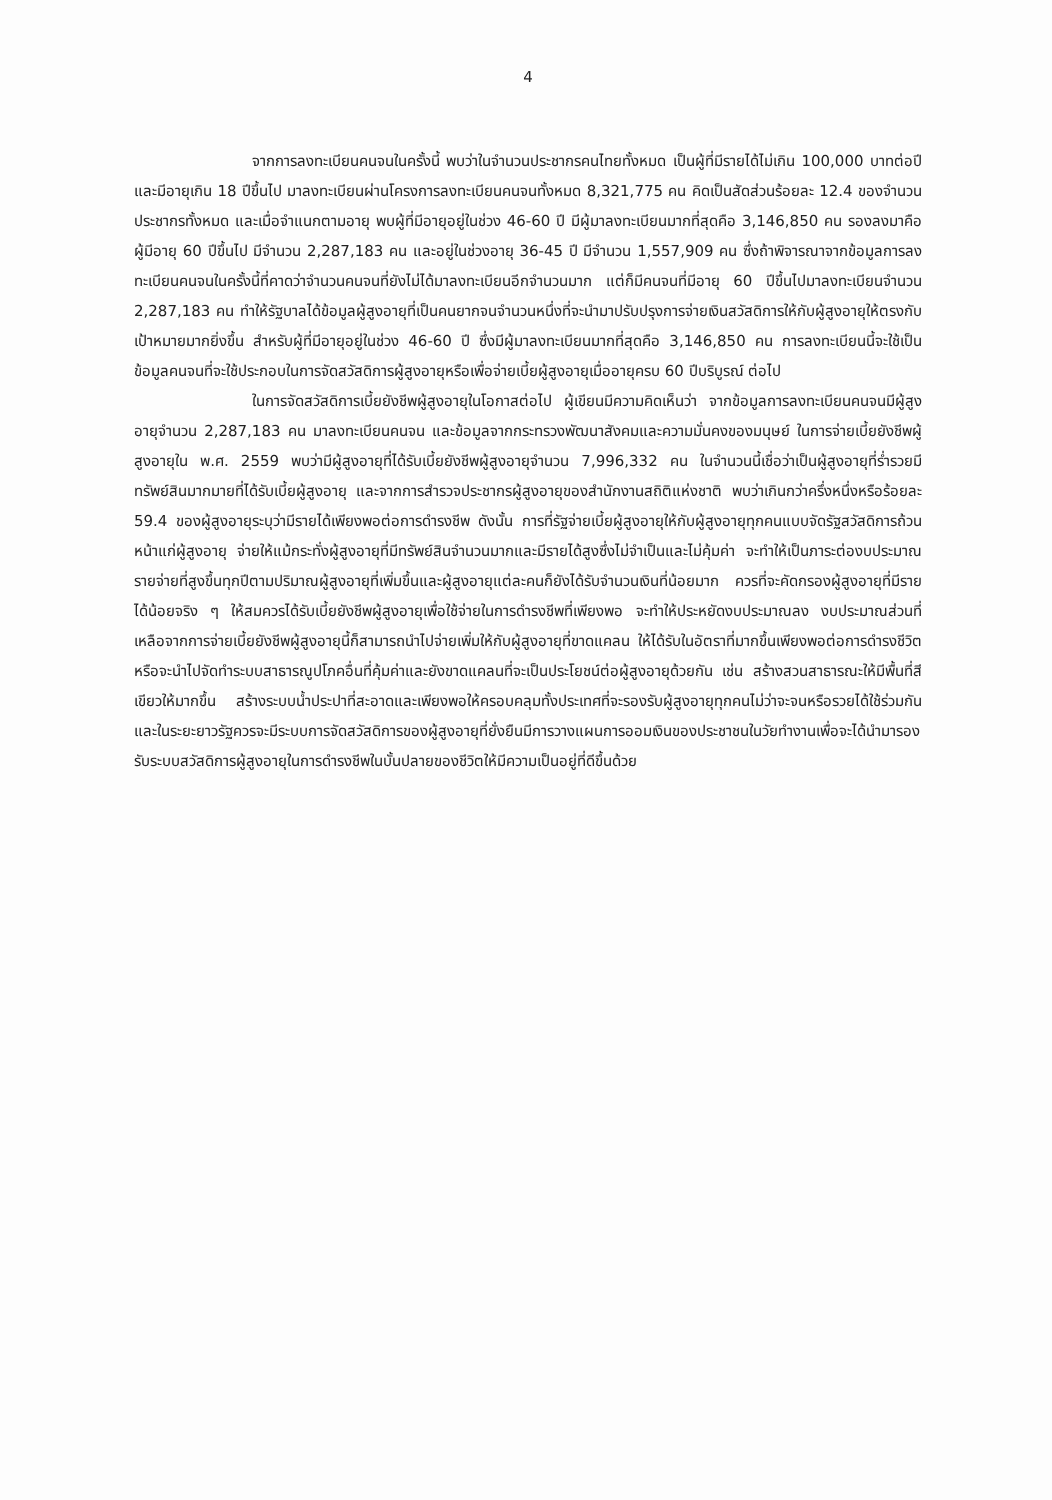4
จากการลงทะเบียนคนจนในครั้งนี้ พบว่าในจำนวนประชากรคนไทยทั้งหมด เป็นผู้ที่มีรายได้ไม่เกิน 100,000 บาทต่อปี และมีอายุเกิน 18 ปีขึ้นไป มาลงทะเบียนผ่านโครงการลงทะเบียนคนจนทั้งหมด 8,321,775 คน คิดเป็นสัดส่วนร้อยละ 12.4 ของจำนวนประชากรทั้งหมด และเมื่อจำแนกตามอายุ พบผู้ที่มีอายุอยู่ในช่วง 46-60 ปี มีผู้มาลงทะเบียนมากที่สุดคือ 3,146,850 คน รองลงมาคือผู้มีอายุ 60 ปีขึ้นไป มีจำนวน 2,287,183 คน และอยู่ในช่วงอายุ 36-45 ปี มีจำนวน 1,557,909 คน ซึ่งถ้าพิจารณาจากข้อมูลการลงทะเบียนคนจนในครั้งนี้ที่คาดว่าจำนวนคนจนที่ยังไม่ได้มาลงทะเบียนอีกจำนวนมาก แต่ก็มีคนจนที่มีอายุ 60 ปีขึ้นไปมาลงทะเบียนจำนวน 2,287,183 คน ทำให้รัฐบาลได้ข้อมูลผู้สูงอายุที่เป็นคนยากจนจำนวนหนึ่งที่จะนำมาปรับปรุงการจ่ายเงินสวัสดิการให้กับผู้สูงอายุให้ตรงกับเป้าหมายมากยิ่งขึ้น สำหรับผู้ที่มีอายุอยู่ในช่วง 46-60 ปี ซึ่งมีผู้มาลงทะเบียนมากที่สุดคือ 3,146,850 คน การลงทะเบียนนี้จะใช้เป็นข้อมูลคนจนที่จะใช้ประกอบในการจัดสวัสดิการผู้สูงอายุหรือเพื่อจ่ายเบี้ยผู้สูงอายุเมื่ออายุครบ 60 ปีบริบูรณ์ ต่อไป
ในการจัดสวัสดิการเบี้ยยังชีพผู้สูงอายุในโอกาสต่อไป ผู้เขียนมีความคิดเห็นว่า จากข้อมูลการลงทะเบียนคนจนมีผู้สูงอายุจำนวน 2,287,183 คน มาลงทะเบียนคนจน และข้อมูลจากกระทรวงพัฒนาสังคมและความมั่นคงของมนุษย์ ในการจ่ายเบี้ยยังชีพผู้สูงอายุใน พ.ศ. 2559 พบว่ามีผู้สูงอายุที่ได้รับเบี้ยยังชีพผู้สูงอายุจำนวน 7,996,332 คน ในจำนวนนี้เชื่อว่าเป็นผู้สูงอายุที่ร่ำรวยมีทรัพย์สินมากมายที่ได้รับเบี้ยผู้สูงอายุ และจากการสำรวจประชากรผู้สูงอายุของสำนักงานสถิติแห่งชาติ พบว่าเกินกว่าครึ่งหนึ่งหรือร้อยละ 59.4 ของผู้สูงอายุระบุว่ามีรายได้เพียงพอต่อการดำรงชีพ ดังนั้น การที่รัฐจ่ายเบี้ยผู้สูงอายุให้กับผู้สูงอายุทุกคนแบบจัดรัฐสวัสดิการถ้วนหน้าแก่ผู้สูงอายุ จ่ายให้แม้กระทั่งผู้สูงอายุที่มีทรัพย์สินจำนวนมากและมีรายได้สูงซึ่งไม่จำเป็นและไม่คุ้มค่า จะทำให้เป็นภาระต่องบประมาณรายจ่ายที่สูงขึ้นทุกปีตามปริมาณผู้สูงอายุที่เพิ่มขึ้นและผู้สูงอายุแต่ละคนก็ยังได้รับจำนวนเงินที่น้อยมาก ควรที่จะคัดกรองผู้สูงอายุที่มีรายได้น้อยจริง ๆ ให้สมควรได้รับเบี้ยยังชีพผู้สูงอายุเพื่อใช้จ่ายในการดำรงชีพที่เพียงพอ จะทำให้ประหยัดงบประมาณลง งบประมาณส่วนที่เหลือจากการจ่ายเบี้ยยังชีพผู้สูงอายุนี้ก็สามารถนำไปจ่ายเพิ่มให้กับผู้สูงอายุที่ขาดแคลน ให้ได้รับในอัตราที่มากขึ้นเพียงพอต่อการดำรงชีวิต หรือจะนำไปจัดทำระบบสาธารณูปโภคอื่นที่คุ้มค่าและยังขาดแคลนที่จะเป็นประโยชน์ต่อผู้สูงอายุด้วยกัน เช่น สร้างสวนสาธารณะให้มีพื้นที่สีเขียวให้มากขึ้น สร้างระบบน้ำประปาที่สะอาดและเพียงพอให้ครอบคลุมทั้งประเทศที่จะรองรับผู้สูงอายุทุกคนไม่ว่าจะจนหรือรวยได้ใช้ร่วมกัน และในระยะยาวรัฐควรจะมีระบบการจัดสวัสดิการของผู้สูงอายุที่ยั่งยืนมีการวางแผนการออมเงินของประชาชนในวัยทำงานเพื่อจะได้นำมารองรับระบบสวัสดิการผู้สูงอายุในการดำรงชีพในบั้นปลายของชีวิตให้มีความเป็นอยู่ที่ดีขึ้นด้วย